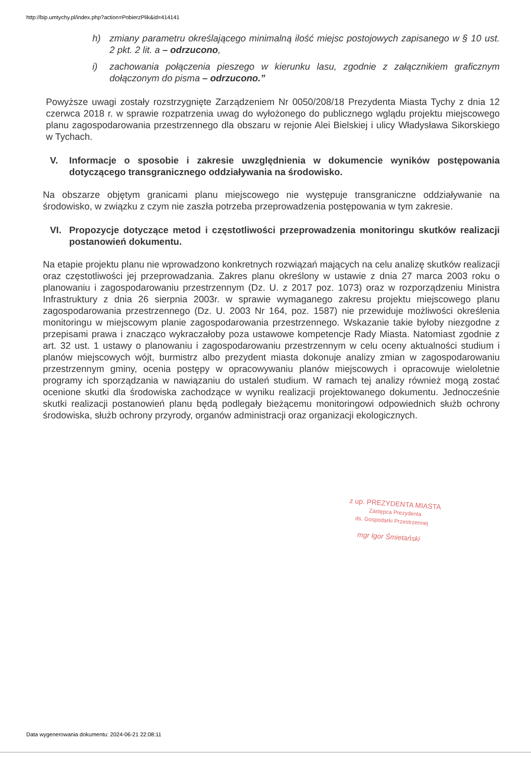http://bip.umtychy.pl/index.php?action=PobierzPlik&id=414141
h) zmiany parametru określającego minimalną ilość miejsc postojowych zapisanego w § 10 ust. 2 pkt. 2 lit. a – odrzucono,
i) zachowania połączenia pieszego w kierunku lasu, zgodnie z załącznikiem graficznym dołączonym do pisma – odrzucono.”
Powyższe uwagi zostały rozstrzygnięte Zarządzeniem Nr 0050/208/18 Prezydenta Miasta Tychy z dnia 12 czerwca 2018 r. w sprawie rozpatrzenia uwag do wyłożonego do publicznego wglądu projektu miejscowego planu zagospodarowania przestrzennego dla obszaru w rejonie Alei Bielskiej i ulicy Władysława Sikorskiego w Tychach.
V. Informacje o sposobie i zakresie uwzględnienia w dokumencie wyników postępowania dotyczącego transgranicznego oddziaływania na środowisko.
Na obszarze objętym granicami planu miejscowego nie występuje transgraniczne oddziaływanie na środowisko, w związku z czym nie zaszła potrzeba przeprowadzenia postępowania w tym zakresie.
VI. Propozycje dotyczące metod i częstotliwości przeprowadzenia monitoringu skutków realizacji postanowień dokumentu.
Na etapie projektu planu nie wprowadzono konkretnych rozwiązań mających na celu analizę skutków realizacji oraz częstotliwości jej przeprowadzania. Zakres planu określony w ustawie z dnia 27 marca 2003 roku o planowaniu i zagospodarowaniu przestrzennym (Dz. U. z 2017 poz. 1073) oraz w rozporządzeniu Ministra Infrastruktury z dnia 26 sierpnia 2003r. w sprawie wymaganego zakresu projektu miejscowego planu zagospodarowania przestrzennego (Dz. U. 2003 Nr 164, poz. 1587) nie przewiduje możliwości określenia monitoringu w miejscowym planie zagospodarowania przestrzennego. Wskazanie takie byłoby niezgodne z przepisami prawa i znacząco wykraczałoby poza ustawowe kompetencje Rady Miasta. Natomiast zgodnie z art. 32 ust. 1 ustawy o planowaniu i zagospodarowaniu przestrzennym w celu oceny aktualności studium i planów miejscowych wójt, burmistrz albo prezydent miasta dokonuje analizy zmian w zagospodarowaniu przestrzennym gminy, ocenia postępy w opracowywaniu planów miejscowych i opracowuje wieloletnie programy ich sporządzania w nawiązaniu do ustaleń studium. W ramach tej analizy również mogą zostać ocenione skutki dla środowiska zachodzące w wyniku realizacji projektowanego dokumentu. Jednocześnie skutki realizacji postanowień planu będą podlegały bieżącemu monitoringowi odpowiednich służb ochrony środowiska, służb ochrony przyrody, organów administracji oraz organizacji ekologicznych.
z up. PREZYDENTA MIASTA
Zastępca Prezydenta
ds. Gospodarki Przestrzennej
mgr Igor Śmietański
Data wygenerowania dokumentu: 2024-06-21 22:08:11